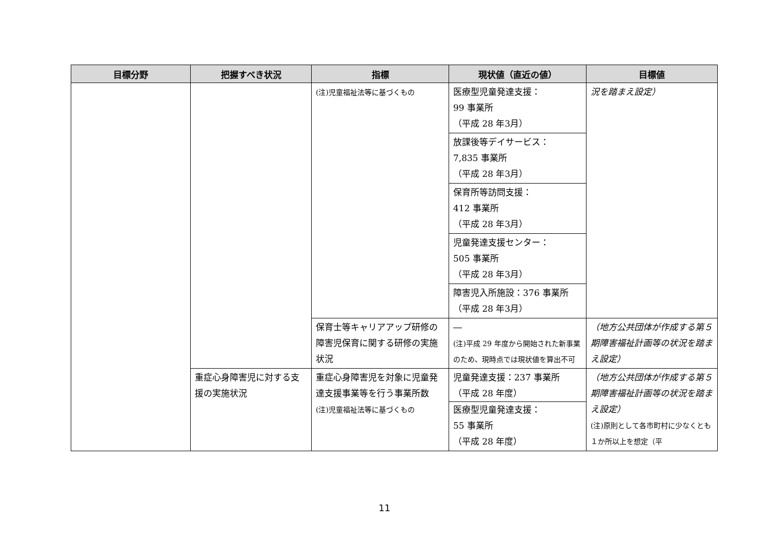| 目標分野 | 把握すべき状況 | 指標 | 現状値（直近の値） | 目標値 |
| --- | --- | --- | --- | --- |
| | | (注)児童福祉法等に基づくもの | 医療型児童発達支援： 99 事業所 （平成 28 年3月） | 況を踏まえ設定） |
| | | | 放課後等デイサービス： 7,835 事業所 （平成 28 年3月） | |
| | | | 保育所等訪問支援： 412 事業所 （平成 28 年3月） | |
| | | | 児童発達支援センター： 505 事業所 （平成 28 年3月） | |
| | | | 障害児入所施設：376 事業所 （平成 28 年3月） | |
| | | 保育士等キャリアアップ研修の障害児保育に関する研修の実施状況 | ― (注)平成 29 年度から開始された新事業のため、現時点では現状値を算出不可 | （地方公共団体が作成する第５期障害福祉計画等の状況を踏まえ設定） |
| | 重症心身障害児に対する支援の実施状況 | 重症心身障害児を対象に児童発達支援事業等を行う事業所数 (注)児童福祉法等に基づくもの | 児童発達支援：237 事業所 （平成 28 年度） 医療型児童発達支援： 55 事業所 （平成 28 年度） | （地方公共団体が作成する第５期障害福祉計画等の状況を踏まえ設定） (注)原則として各市町村に少なくとも１か所以上を想定（平 |
11